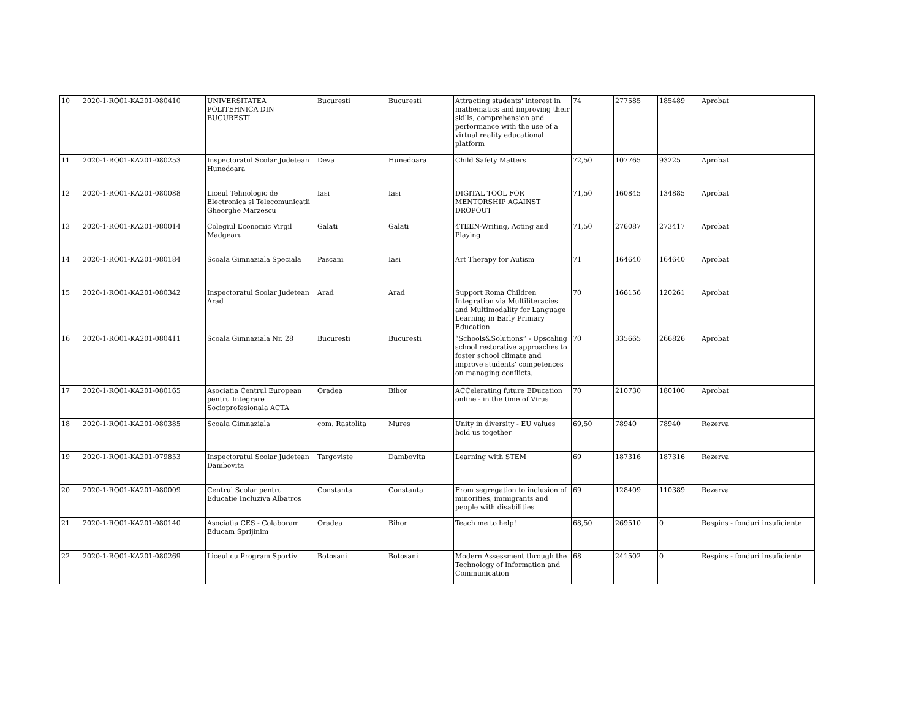| 10 | 2020-1-RO01-KA201-080410 | UNIVERSITATEA POLITEHNICA DIN BUCURESTI | Bucuresti | Bucuresti | Attracting students' interest in mathematics and improving their skills, comprehension and performance with the use of a virtual reality educational platform | 74 | 277585 | 185489 | Aprobat |
| 11 | 2020-1-RO01-KA201-080253 | Inspectoratul Scolar Judetean Hunedoara | Deva | Hunedoara | Child Safety Matters | 72,50 | 107765 | 93225 | Aprobat |
| 12 | 2020-1-RO01-KA201-080088 | Liceul Tehnologic de Electronica si Telecomunicatii Gheorghe Marzescu | Iasi | Iasi | DIGITAL TOOL FOR MENTORSHIP AGAINST DROPOUT | 71,50 | 160845 | 134885 | Aprobat |
| 13 | 2020-1-RO01-KA201-080014 | Colegiul Economic Virgil Madgearu | Galati | Galati | 4TEEN-Writing, Acting and Playing | 71,50 | 276087 | 273417 | Aprobat |
| 14 | 2020-1-RO01-KA201-080184 | Scoala Gimnaziala Speciala | Pascani | Iasi | Art Therapy for Autism | 71 | 164640 | 164640 | Aprobat |
| 15 | 2020-1-RO01-KA201-080342 | Inspectoratul Scolar Judetean Arad | Arad | Arad | Support Roma Children Integration via Multiliteracies and Multimodality for Language Learning in Early Primary Education | 70 | 166156 | 120261 | Aprobat |
| 16 | 2020-1-RO01-KA201-080411 | Scoala Gimnaziala Nr. 28 | Bucuresti | Bucuresti | “Schools&Solutions” - Upscaling school restorative approaches to foster school climate and improve students' competences on managing conflicts. | 70 | 335665 | 266826 | Aprobat |
| 17 | 2020-1-RO01-KA201-080165 | Asociatia Centrul European pentru Integrare Socioprofesionala ACTA | Oradea | Bihor | ACCelerating future EDucation online - in the time of Virus | 70 | 210730 | 180100 | Aprobat |
| 18 | 2020-1-RO01-KA201-080385 | Scoala Gimnaziala | com. Rastolita | Mures | Unity in diversity - EU values hold us together | 69,50 | 78940 | 78940 | Rezerva |
| 19 | 2020-1-RO01-KA201-079853 | Inspectoratul Scolar Judetean Dambovita | Targoviste | Dambovita | Learning with STEM | 69 | 187316 | 187316 | Rezerva |
| 20 | 2020-1-RO01-KA201-080009 | Centrul Scolar pentru Educatie Incluziva Albatros | Constanta | Constanta | From segregation to inclusion of minorities, immigrants and people with disabilities | 69 | 128409 | 110389 | Rezerva |
| 21 | 2020-1-RO01-KA201-080140 | Asociatia CES - Colaboram Educam Sprijinim | Oradea | Bihor | Teach me to help! | 68,50 | 269510 | 0 | Respins - fonduri insuficiente |
| 22 | 2020-1-RO01-KA201-080269 | Liceul cu Program Sportiv | Botosani | Botosani | Modern Assessment through the Technology of Information and Communication | 68 | 241502 | 0 | Respins - fonduri insuficiente |